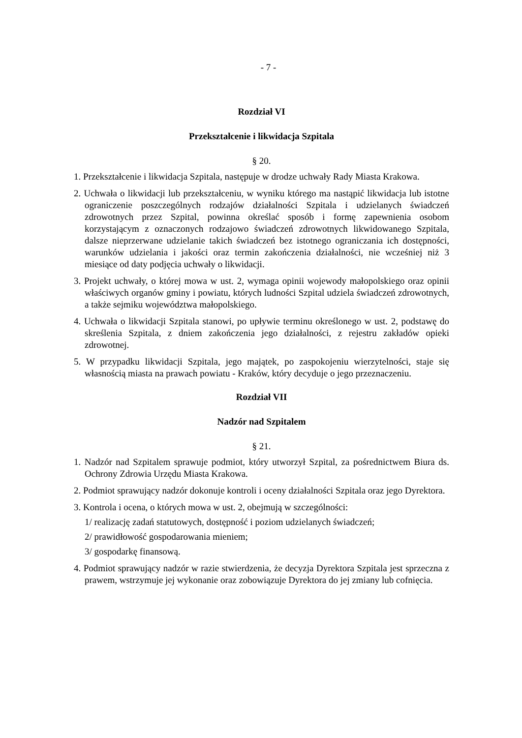- 7 -
Rozdział VI
Przekształcenie i likwidacja Szpitala
§ 20.
1. Przekształcenie i likwidacja Szpitala, następuje w drodze uchwały Rady Miasta Krakowa.
2. Uchwała o likwidacji lub przekształceniu, w wyniku którego ma nastąpić likwidacja lub istotne ograniczenie poszczególnych rodzajów działalności Szpitala i udzielanych świadczeń zdrowotnych przez Szpital, powinna określać sposób i formę zapewnienia osobom korzystającym z oznaczonych rodzajowo świadczeń zdrowotnych likwidowanego Szpitala, dalsze nieprzerwane udzielanie takich świadczeń bez istotnego ograniczania ich dostępności, warunków udzielania i jakości oraz termin zakończenia działalności, nie wcześniej niż 3 miesiące od daty podjęcia uchwały o likwidacji.
3. Projekt uchwały, o której mowa w ust. 2, wymaga opinii wojewody małopolskiego oraz opinii właściwych organów gminy i powiatu, których ludności Szpital udziela świadczeń zdrowotnych, a także sejmiku województwa małopolskiego.
4. Uchwała o likwidacji Szpitala stanowi, po upływie terminu określonego w ust. 2, podstawę do skreślenia Szpitala, z dniem zakończenia jego działalności, z rejestru zakładów opieki zdrowotnej.
5. W przypadku likwidacji Szpitala, jego majątek, po zaspokojeniu wierzytelności, staje się własnością miasta na prawach powiatu - Kraków, który decyduje o jego przeznaczeniu.
Rozdział VII
Nadzór nad Szpitalem
§ 21.
1. Nadzór nad Szpitalem sprawuje podmiot, który utworzył Szpital, za pośrednictwem Biura ds. Ochrony Zdrowia Urzędu Miasta Krakowa.
2. Podmiot sprawujący nadzór dokonuje kontroli i oceny działalności Szpitala oraz jego Dyrektora.
3. Kontrola i ocena, o których mowa w ust. 2, obejmują w szczególności:
1/ realizację zadań statutowych, dostępność i poziom udzielanych świadczeń;
2/ prawidłowość gospodarowania mieniem;
3/ gospodarkę finansową.
4. Podmiot sprawujący nadzór w razie stwierdzenia, że decyzja Dyrektora Szpitala jest sprzeczna z prawem, wstrzymuje jej wykonanie oraz zobowiązuje Dyrektora do jej zmiany lub cofnięcia.